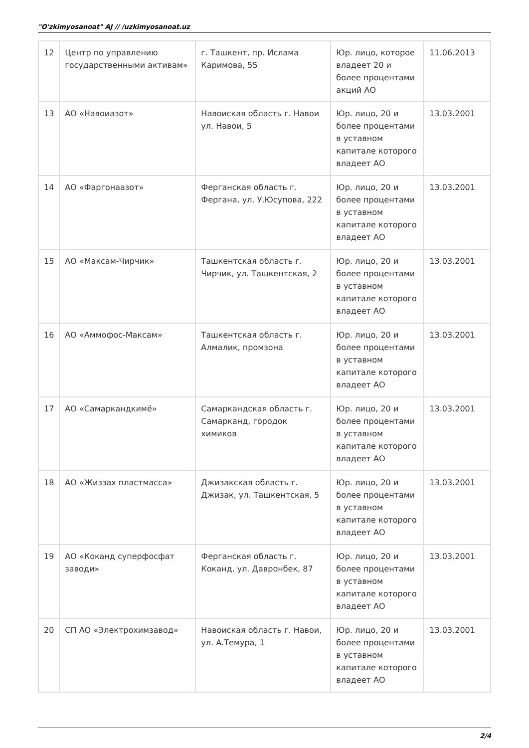"O'zkimyosanoat" AJ // /uzkimyosanoat.uz
| 12 | Центр по управлению государственными активам» | г. Ташкент, пр. Ислама Каримова, 55 | Юр. лицо, которое владеет 20 и более процентами акций АО | 11.06.2013 |
| 13 | АО «Навоиазот» | Навоиская область г. Навои ул. Навои, 5 | Юр. лицо, 20 и более процентами в уставном капитале которого владеет АО | 13.03.2001 |
| 14 | АО «Фаргонаазот» | Ферганская область г. Фергана, ул. У.Юсупова, 222 | Юр. лицо, 20 и более процентами в уставном капитале которого владеет АО | 13.03.2001 |
| 15 | АО «Максам-Чирчик» | Ташкентская область г. Чирчик, ул. Ташкентская, 2 | Юр. лицо, 20 и более процентами в уставном капитале которого владеет АО | 13.03.2001 |
| 16 | АО «Аммофос-Максам» | Ташкентская область г. Алмалик, промзона | Юр. лицо, 20 и более процентами в уставном капитале которого владеет АО | 13.03.2001 |
| 17 | АО «Самаркандкимё» | Самаркандская область г. Самарканд, городок химиков | Юр. лицо, 20 и более процентами в уставном капитале которого владеет АО | 13.03.2001 |
| 18 | АО «Жиззах пластмасса» | Джизакская область г. Джизак, ул. Ташкентская, 5 | Юр. лицо, 20 и более процентами в уставном капитале которого владеет АО | 13.03.2001 |
| 19 | АО «Коканд суперфосфат заводи» | Ферганская область г. Коканд, ул. Давронбек, 87 | Юр. лицо, 20 и более процентами в уставном капитале которого владеет АО | 13.03.2001 |
| 20 | СП АО «Электрохимзавод» | Навоиская область г. Навои, ул. А.Темура, 1 | Юр. лицо, 20 и более процентами в уставном капитале которого владеет АО | 13.03.2001 |
2/4